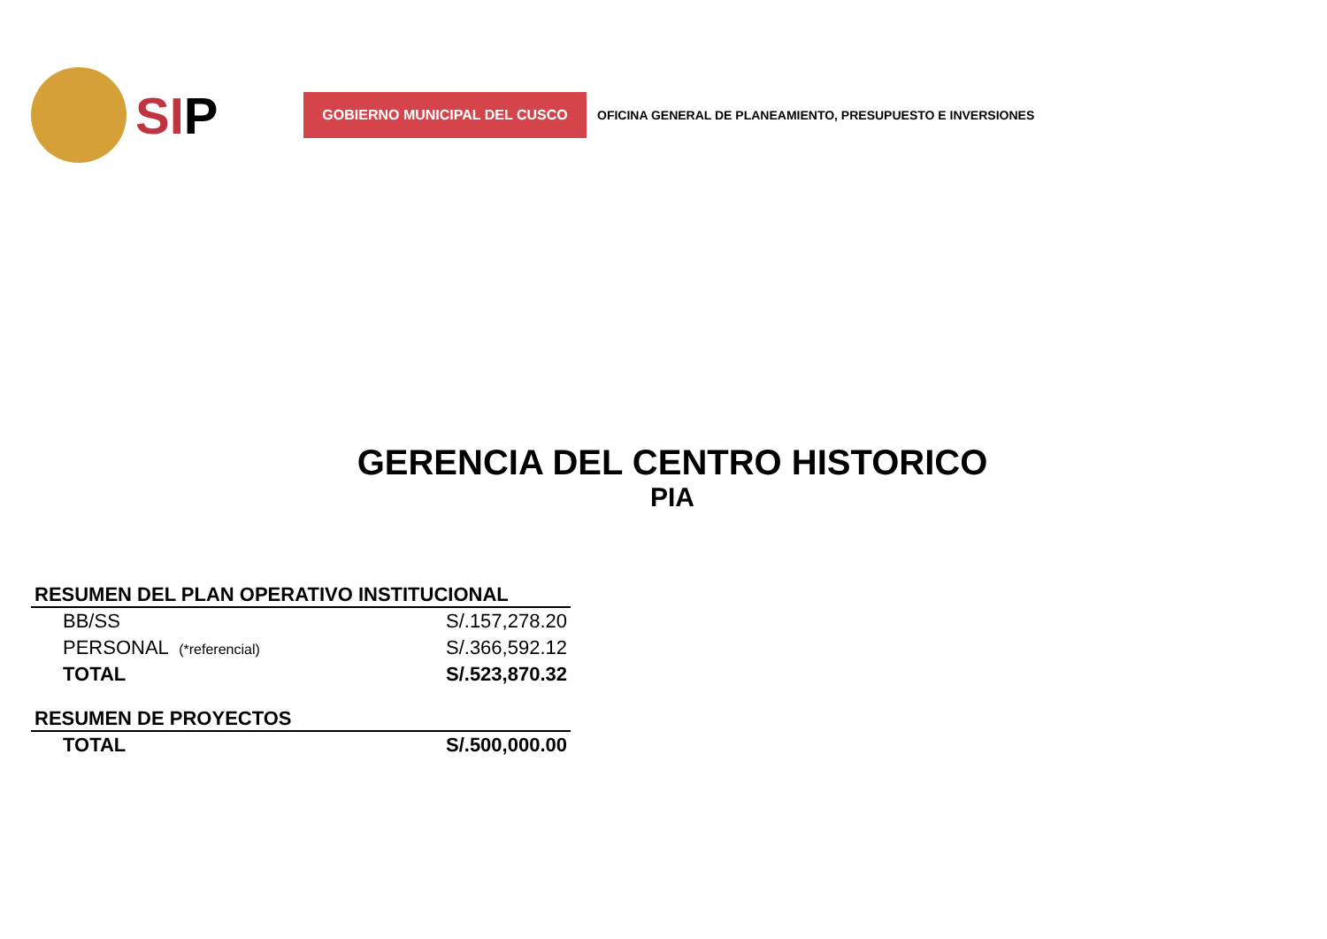SIP
GOBIERNO MUNICIPAL DEL CUSCO
OFICINA GENERAL DE PLANEAMIENTO, PRESUPUESTO E INVERSIONES
GERENCIA DEL CENTRO HISTORICO
PIA
| RESUMEN DEL PLAN OPERATIVO INSTITUCIONAL | |
| --- | --- |
| BB/SS | S/.157,278.20 |
| PERSONAL (*referencial) | S/.366,592.12 |
| TOTAL | S/.523,870.32 |
| RESUMEN DE PROYECTOS | |
| TOTAL | S/.500,000.00 |